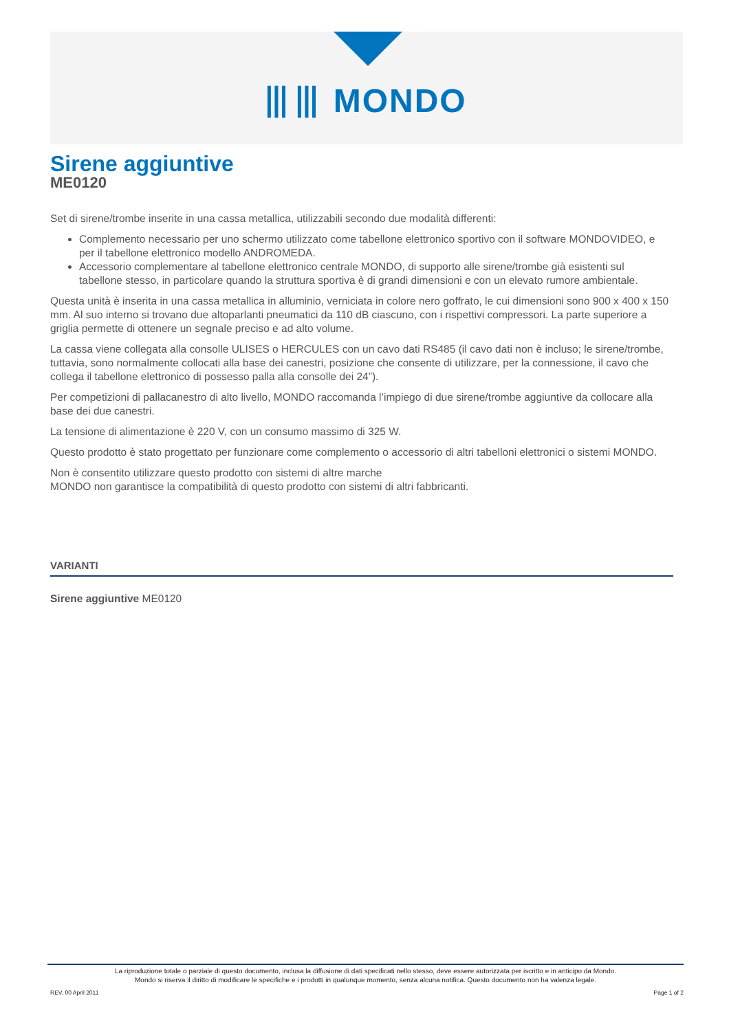⦀⦀ MONDO
Sirene aggiuntive
ME0120
Set di sirene/trombe inserite in una cassa metallica, utilizzabili secondo due modalità differenti:
Complemento necessario per uno schermo utilizzato come tabellone elettronico sportivo con il software MONDOVIDEO, e per il tabellone elettronico modello ANDROMEDA.
Accessorio complementare al tabellone elettronico centrale MONDO, di supporto alle sirene/trombe già esistenti sul tabellone stesso, in particolare quando la struttura sportiva è di grandi dimensioni e con un elevato rumore ambientale.
Questa unità è inserita in una cassa metallica in alluminio, verniciata in colore nero goffrato, le cui dimensioni sono 900 x 400 x 150 mm. Al suo interno si trovano due altoparlanti pneumatici da 110 dB ciascuno, con i rispettivi compressori. La parte superiore a griglia permette di ottenere un segnale preciso e ad alto volume.
La cassa viene collegata alla consolle ULISES o HERCULES con un cavo dati RS485 (il cavo dati non è incluso; le sirene/trombe, tuttavia, sono normalmente collocati alla base dei canestri, posizione che consente di utilizzare, per la connessione, il cavo che collega il tabellone elettronico di possesso palla alla consolle dei 24”).
Per competizioni di pallacanestro di alto livello, MONDO raccomanda l’impiego di due sirene/trombe aggiuntive da collocare alla base dei due canestri.
La tensione di alimentazione è 220 V, con un consumo massimo di 325 W.
Questo prodotto è stato progettato per funzionare come complemento o accessorio di altri tabelloni elettronici o sistemi MONDO.
Non è consentito utilizzare questo prodotto con sistemi di altre marche
MONDO non garantisce la compatibilità di questo prodotto con sistemi di altri fabbricanti.
VARIANTI
Sirene aggiuntive ME0120
La riproduzione totale o parziale di questo documento, inclusa la diffusione di dati specificati nello stesso, deve essere autorizzata per iscritto e in anticipo da Mondo.
Mondo si riserva il diritto di modificare le specifiche e i prodotti in qualunque momento, senza alcuna notifica. Questo documento non ha valenza legale.
REV. 00 April 2011 Page 1 of 2